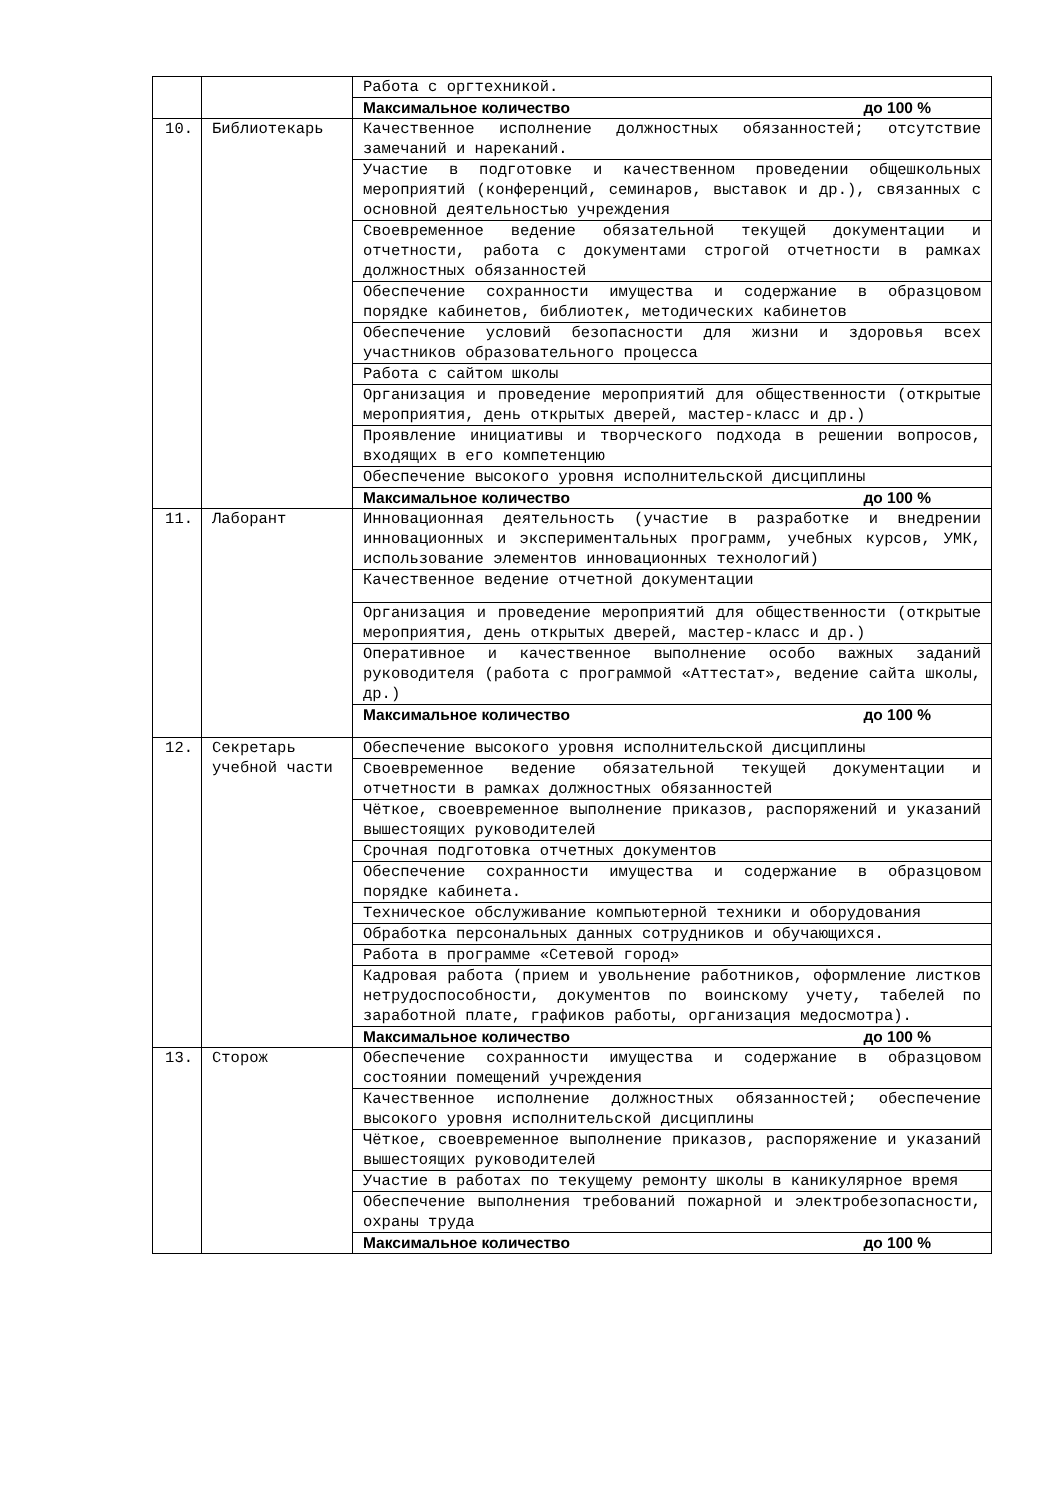| | | Работа с оргтехникой. |
| | | Максимальное количество до 100 % |
| 10. | Библиотекарь | Качественное исполнение должностных обязанностей; отсутствие замечаний и нареканий. |
| | | Участие в подготовке и качественном проведении общешкольных мероприятий (конференций, семинаров, выставок и др.), связанных с основной деятельностью учреждения |
| | | Своевременное ведение обязательной текущей документации и отчетности, работа с документами строгой отчетности в рамках должностных обязанностей |
| | | Обеспечение сохранности имущества и содержание в образцовом порядке кабинетов, библиотек, методических кабинетов |
| | | Обеспечение условий безопасности для жизни и здоровья всех участников образовательного процесса |
| | | Работа с сайтом школы |
| | | Организация и проведение мероприятий для общественности (открытые мероприятия, день открытых дверей, мастер-класс и др.) |
| | | Проявление инициативы и творческого подхода в решении вопросов, входящих в его компетенцию |
| | | Обеспечение высокого уровня исполнительской дисциплины |
| | | Максимальное количество до 100 % |
| 11. | Лаборант | Инновационная деятельность (участие в разработке и внедрении инновационных и экспериментальных программ, учебных курсов, УМК, использование элементов инновационных технологий) |
| | | Качественное ведение отчетной документации |
| | | Организация и проведение мероприятий для общественности (открытые мероприятия, день открытых дверей, мастер-класс и др.) |
| | | Оперативное и качественное выполнение особо важных заданий руководителя (работа с программой «Аттестат», ведение сайта школы, др.) |
| | | Максимальное количество до 100 % |
| 12. | Секретарь учебной части | Обеспечение высокого уровня исполнительской дисциплины |
| | | Своевременное ведение обязательной текущей документации и отчетности в рамках должностных обязанностей |
| | | Чёткое, своевременное выполнение приказов, распоряжений и указаний вышестоящих руководителей |
| | | Срочная подготовка отчетных документов |
| | | Обеспечение сохранности имущества и содержание в образцовом порядке кабинета. |
| | | Техническое обслуживание компьютерной техники и оборудования |
| | | Обработка персональных данных сотрудников и обучающихся. |
| | | Работа в программе «Сетевой город» |
| | | Кадровая работа (прием и увольнение работников, оформление листков нетрудоспособности, документов по воинскому учету, табелей по заработной плате, графиков работы, организация медосмотра). |
| | | Максимальное количество до 100 % |
| 13. | Сторож | Обеспечение сохранности имущества и содержание в образцовом состоянии помещений учреждения |
| | | Качественное исполнение должностных обязанностей; обеспечение высокого уровня исполнительской дисциплины |
| | | Чёткое, своевременное выполнение приказов, распоряжение и указаний вышестоящих руководителей |
| | | Участие в работах по текущему ремонту школы в каникулярное время |
| | | Обеспечение выполнения требований пожарной и электробезопасности, охраны труда |
| | | Максимальное количество до 100 % |